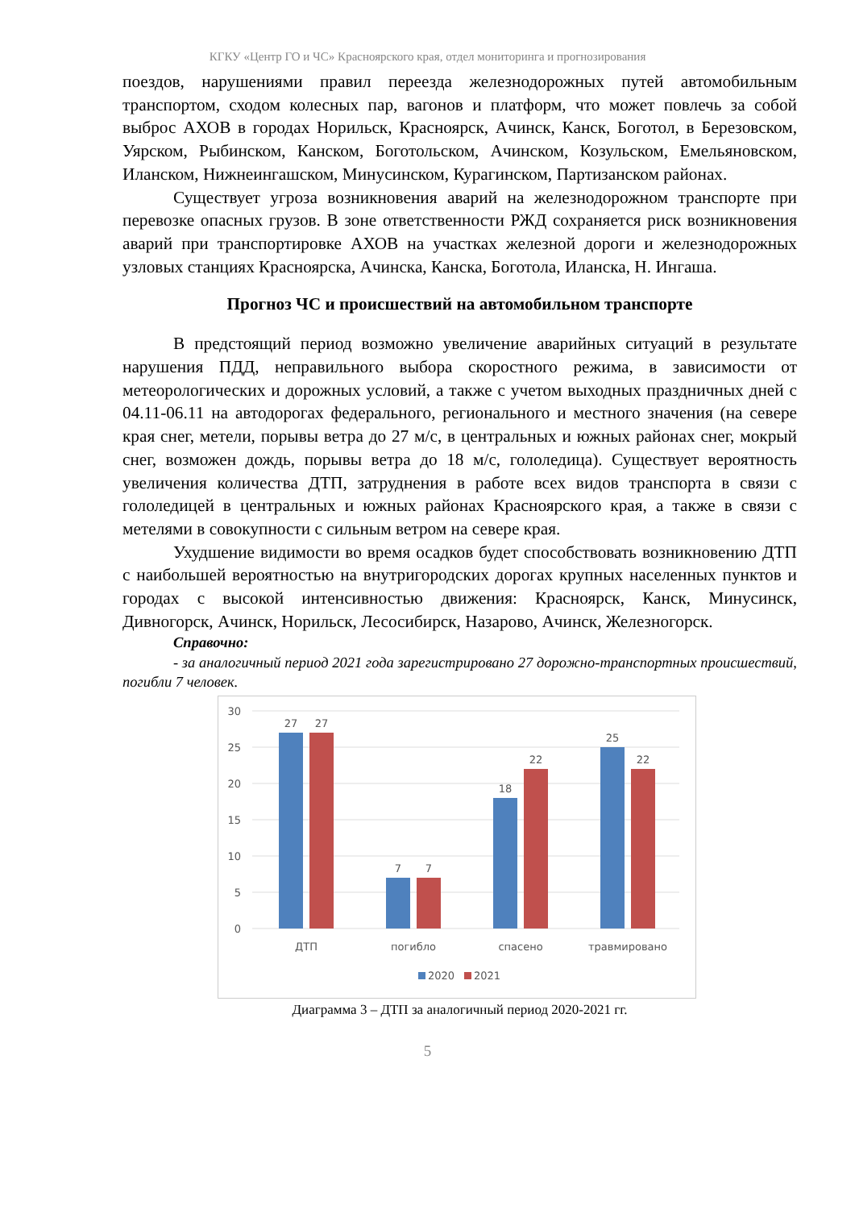КГКУ «Центр ГО и ЧС» Красноярского края, отдел мониторинга и прогнозирования
поездов, нарушениями правил переезда железнодорожных путей автомобильным транспортом, сходом колесных пар, вагонов и платформ, что может повлечь за собой выброс АХОВ в городах Норильск, Красноярск, Ачинск, Канск, Боготол, в Березовском, Уярском, Рыбинском, Канском, Боготольском, Ачинском, Козульском, Емельяновском, Иланском, Нижнеингашском, Минусинском, Курагинском, Партизанском районах.
Существует угроза возникновения аварий на железнодорожном транспорте при перевозке опасных грузов. В зоне ответственности РЖД сохраняется риск возникновения аварий при транспортировке АХОВ на участках железной дороги и железнодорожных узловых станциях Красноярска, Ачинска, Канска, Боготола, Иланска, Н. Ингаша.
Прогноз ЧС и происшествий на автомобильном транспорте
В предстоящий период возможно увеличение аварийных ситуаций в результате нарушения ПДД, неправильного выбора скоростного режима, в зависимости от метеорологических и дорожных условий, а также с учетом выходных праздничных дней с 04.11-06.11 на автодорогах федерального, регионального и местного значения (на севере края снег, метели, порывы ветра до 27 м/с, в центральных и южных районах снег, мокрый снег, возможен дождь, порывы ветра до 18 м/с, гололедица). Существует вероятность увеличения количества ДТП, затруднения в работе всех видов транспорта в связи с гололедицей в центральных и южных районах Красноярского края, а также в связи с метелями в совокупности с сильным ветром на севере края.
Ухудшение видимости во время осадков будет способствовать возникновению ДТП с наибольшей вероятностью на внутригородских дорогах крупных населенных пунктов и городах с высокой интенсивностью движения: Красноярск, Канск, Минусинск, Дивногорск, Ачинск, Норильск, Лесосибирск, Назарово, Ачинск, Железногорск.
Справочно:
- за аналогичный период 2021 года зарегистрировано 27 дорожно-транспортных происшествий, погибли 7 человек.
30
25
20
15
10
5
0
27
27
7
7
18
22
25
22
ДТП
погибло
спасено
травмировано
2020
2021
Диаграмма 3 – ДТП за аналогичный период 2020-2021 гг.
5